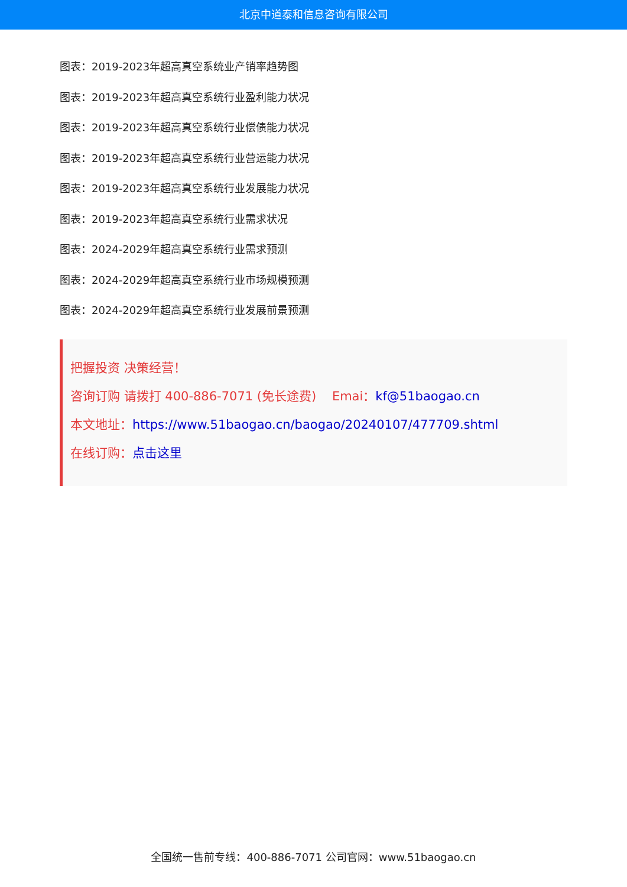北京中道泰和信息咨询有限公司
图表：2019-2023年超高真空系统业产销率趋势图
图表：2019-2023年超高真空系统行业盈利能力状况
图表：2019-2023年超高真空系统行业偿债能力状况
图表：2019-2023年超高真空系统行业营运能力状况
图表：2019-2023年超高真空系统行业发展能力状况
图表：2019-2023年超高真空系统行业需求状况
图表：2024-2029年超高真空系统行业需求预测
图表：2024-2029年超高真空系统行业市场规模预测
图表：2024-2029年超高真空系统行业发展前景预测
把握投资 决策经营！
咨询订购 请拨打 400-886-7071 (免长途费) Emai：kf@51baogao.cn
本文地址：https://www.51baogao.cn/baogao/20240107/477709.shtml
在线订购：点击这里
全国统一售前专线：400-886-7071 公司官网：www.51baogao.cn